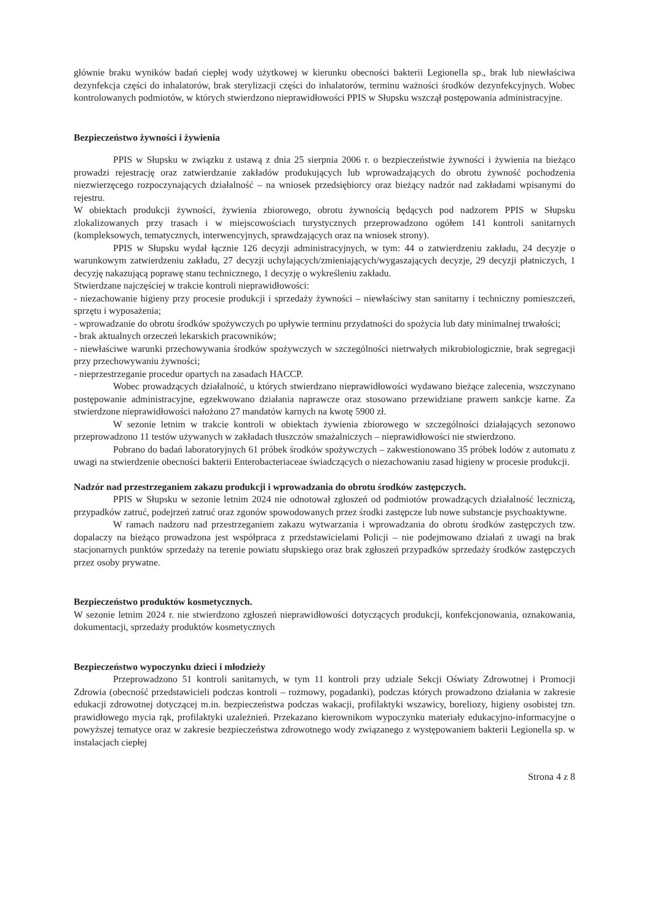głównie braku wyników badań ciepłej wody użytkowej w kierunku obecności bakterii Legionella sp., brak lub niewłaściwa dezynfekcja części do inhalatorów, brak sterylizacji części do inhalatorów, terminu ważności środków dezynfekcyjnych. Wobec kontrolowanych podmiotów, w których stwierdzono nieprawidłowości PPIS w Słupsku wszczął postępowania administracyjne.
Bezpieczeństwo żywności i żywienia
PPIS w Słupsku w związku z ustawą z dnia 25 sierpnia 2006 r. o bezpieczeństwie żywności i żywienia na bieżąco prowadzi rejestrację oraz zatwierdzanie zakładów produkujących lub wprowadzających do obrotu żywność pochodzenia niezwierzęcego rozpoczynających działalność – na wniosek przedsiębiorcy oraz bieżący nadzór nad zakładami wpisanymi do rejestru.
W obiektach produkcji żywności, żywienia zbiorowego, obrotu żywnością będących pod nadzorem PPIS w Słupsku zlokalizowanych przy trasach i w miejscowościach turystycznych przeprowadzono ogółem 141 kontroli sanitarnych (kompleksowych, tematycznych, interwencyjnych, sprawdzających oraz na wniosek strony).
PPIS w Słupsku wydał łącznie 126 decyzji administracyjnych, w tym: 44 o zatwierdzeniu zakładu, 24 decyzje o warunkowym zatwierdzeniu zakładu, 27 decyzji uchylających/zmieniających/wygaszających decyzje, 29 decyzji płatniczych, 1 decyzję nakazującą poprawę stanu technicznego, 1 decyzję o wykreśleniu zakładu.
Stwierdzane najczęściej w trakcie kontroli nieprawidłowości:
- niezachowanie higieny przy procesie produkcji i sprzedaży żywności – niewłaściwy stan sanitarny i techniczny pomieszczeń, sprzętu i wyposażenia;
- wprowadzanie do obrotu środków spożywczych po upływie terminu przydatności do spożycia lub daty minimalnej trwałości;
- brak aktualnych orzeczeń lekarskich pracowników;
- niewłaściwe warunki przechowywania środków spożywczych w szczególności nietrwałych mikrobiologicznie, brak segregacji przy przechowywaniu żywności;
- nieprzestrzeganie procedur opartych na zasadach HACCP.
Wobec prowadzących działalność, u których stwierdzano nieprawidłowości wydawano bieżące zalecenia, wszczynano postępowanie administracyjne, egzekwowano działania naprawcze oraz stosowano przewidziane prawem sankcje karne. Za stwierdzone nieprawidłowości nałożono 27 mandatów karnych na kwotę 5900 zł.
W sezonie letnim w trakcie kontroli w obiektach żywienia zbiorowego w szczególności działających sezonowo przeprowadzono 11 testów używanych w zakładach tłuszczów smażalniczych – nieprawidłowości nie stwierdzono.
Pobrano do badań laboratoryjnych 61 próbek środków spożywczych – zakwestionowano 35 próbek lodów z automatu z uwagi na stwierdzenie obecności bakterii Enterobacteriaceae świadczących o niezachowaniu zasad higieny w procesie produkcji.
Nadzór nad przestrzeganiem zakazu produkcji i wprowadzania do obrotu środków zastępczych.
PPIS w Słupsku w sezonie letnim 2024 nie odnotował zgłoszeń od podmiotów prowadzących działalność leczniczą, przypadków zatruć, podejrzeń zatruć oraz zgonów spowodowanych przez środki zastępcze lub nowe substancje psychoaktywne.
W ramach nadzoru nad przestrzeganiem zakazu wytwarzania i wprowadzania do obrotu środków zastępczych tzw. dopalaczy na bieżąco prowadzona jest współpraca z przedstawicielami Policji – nie podejmowano działań z uwagi na brak stacjonarnych punktów sprzedaży na terenie powiatu słupskiego oraz brak zgłoszeń przypadków sprzedaży środków zastępczych przez osoby prywatne.
Bezpieczeństwo produktów kosmetycznych.
W sezonie letnim 2024 r. nie stwierdzono zgłoszeń nieprawidłowości dotyczących produkcji, konfekcjonowania, oznakowania, dokumentacji, sprzedaży produktów kosmetycznych
Bezpieczeństwo wypoczynku dzieci i młodzieży
Przeprowadzono 51 kontroli sanitarnych, w tym 11 kontroli przy udziale Sekcji Oświaty Zdrowotnej i Promocji Zdrowia (obecność przedstawicieli podczas kontroli – rozmowy, pogadanki), podczas których prowadzono działania w zakresie edukacji zdrowotnej dotyczącej m.in. bezpieczeństwa podczas wakacji, profilaktyki wszawicy, boreliozy, higieny osobistej tzn. prawidłowego mycia rąk, profilaktyki uzależnień. Przekazano kierownikom wypoczynku materiały edukacyjno-informacyjne o powyższej tematyce oraz w zakresie bezpieczeństwa zdrowotnego wody związanego z występowaniem bakterii Legionella sp. w instalacjach ciepłej
Strona 4 z 8